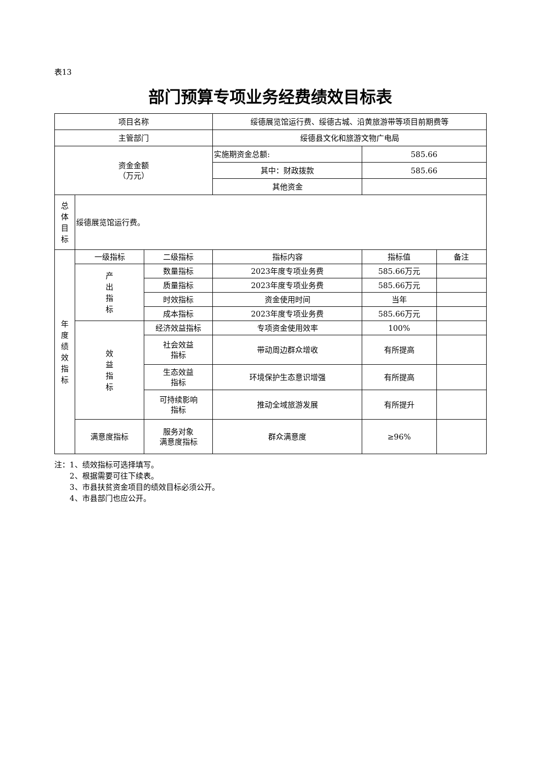表13
部门预算专项业务经费绩效目标表
| 项目名称 | | | 绥德展览馆运行费、绥德古城、沿黄旅游带等项目前期费等 | | |
| 主管部门 | | | 绥德县文化和旅游文物广电局 | | |
| 资金金额 （万元） | | | 实施期资金总额: | 585.66 | |
| | | | 其中：财政拨款 | 585.66 | |
| | | | 其他资金 | | |
| 总体目标 | 绥德展览馆运行费。 | | | | |
| 年度绩效指标 | 一级指标 | 二级指标 | 指标内容 | 指标值 | 备注 |
| | 产出指标 | 数量指标 | 2023年度专项业务费 | 585.66万元 | |
| | | 质量指标 | 2023年度专项业务费 | 585.66万元 | |
| | | 时效指标 | 资金使用时间 | 当年 | |
| | | 成本指标 | 2023年度专项业务费 | 585.66万元 | |
| | 效益指标 | 经济效益指标 | 专项资金使用效率 | 100% | |
| | | 社会效益 指标 | 带动周边群众增收 | 有所提高 | |
| | | 生态效益 指标 | 环境保护生态意识增强 | 有所提高 | |
| | | 可持续影响 指标 | 推动全域旅游发展 | 有所提升 | |
| | 满意度指标 | 服务对象 满意度指标 | 群众满意度 | ≥96% | |
注：1、绩效指标可选择填写。
  2、根据需要可往下续表。
  3、市县扶贫资金项目的绩效目标必须公开。
  4、市县部门也应公开。